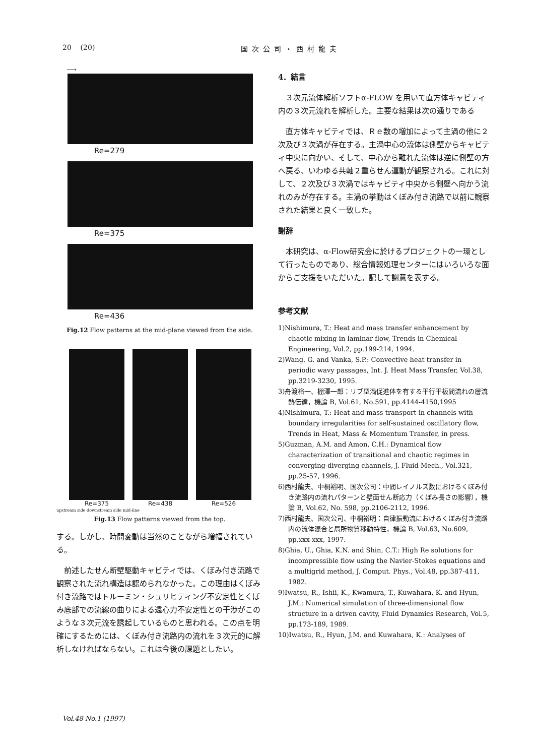20 (20) 国次公司・西村龍夫
⟶
Re=279
Re=375
Re=436
Fig.12 Flow patterns at the mid-plane viewed from the side.
Re=375 Re=438 Re=526
upstream side downstream side mid-line
Fig.13 Flow patterns viewed from the top.
する。しかし、時間変動は当然のことながら増幅されている。
　前述したせん断壁駆動キャビティでは、くぼみ付き流路で観察された流れ構造は認められなかった。この理由はくぼみ付き流路ではトルーミン・シュリヒティング不安定性とくぼみ底部での流線の曲りによる遠心力不安定性との干渉がこのような３次元流を誘起しているものと思われる。この点を明確にするためには、くぼみ付き流路内の流れを３次元的に解析しなければならない。これは今後の課題としたい。
4．結言
　３次元流体解析ソフトα-FLOW を用いて直方体キャビティ内の３次元流れを解析した。主要な結果は次の通りである
　直方体キャビティでは、Ｒｅ数の増加によって主渦の他に２次及び３次渦が存在する。主渦中心の流体は側壁からキャビティ中央に向かい、そして、中心から離れた流体は逆に側壁の方へ戻る、いわゆる共軸２重らせん運動が観察される。これに対して、２次及び３次渦ではキャビティ中央から側壁へ向かう流れのみが存在する。主渦の挙動はくぼみ付き流路で以前に観察された結果と良く一致した。
謝辞
　本研究は、α-Flow研究会に於けるプロジェクトの一環として行ったものであり、総合情報処理センターにはいろいろな面からご支援をいただいた。記して謝意を表する。
参考文献
1)Nishimura, T.: Heat and mass transfer enhancement by chaotic mixing in laminar flow, Trends in Chemical Engineering, Vol.2, pp.199-214, 1994.
2)Wang. G. and Vanka, S.P.: Convective heat transfer in periodic wavy passages, Int. J. Heat Mass Transfer, Vol.38, pp.3219-3230, 1995.
3)舟渡裕一、棚澤一郎：リブ型渦促進体を有する平行平板間流れの層流熱伝達，機論 B, Vol.61, No.591, pp.4144-4150,1995
4)Nishimura, T.: Heat and mass transport in channels with boundary irregularities for self-sustained oscillatory flow, Trends in Heat, Mass & Momentum Transfer, in press.
5)Guzman, A.M. and Amon, C.H.: Dynamical flow characterization of transitional and chaotic regimes in converging-diverging channels, J. Fluid Mech., Vol.321, pp.25-57, 1996.
6)西村龍夫、中桐裕明、国次公司：中間レイノルズ数におけるくぼみ付き流路内の流れパターンと壁面せん断応力（くぼみ長さの影響），機論 B, Vol.62, No. 598, pp.2106-2112, 1996.
7)西村龍夫、国次公司、中桐裕明：自律振動流におけるくぼみ付き流路内の流体混合と局所物質移動特性，機論 B, Vol.63, No.609, pp.xxx-xxx, 1997.
8)Ghia, U., Ghia, K.N. and Shin, C.T.: High Re solutions for incompressible flow using the Navier-Stokes equations and a multigrid method, J. Comput. Phys., Vol.48, pp.387-411, 1982.
9)Iwatsu, R., Ishii, K., Kwamura, T., Kuwahara, K. and Hyun, J.M.: Numerical simulation of three-dimensional flow structure in a driven cavity, Fluid Dynamics Research, Vol.5, pp.173-189, 1989.
10)Iwatsu, R., Hyun, J.M. and Kuwahara, K.: Analyses of
Vol.48 No.1 (1997)